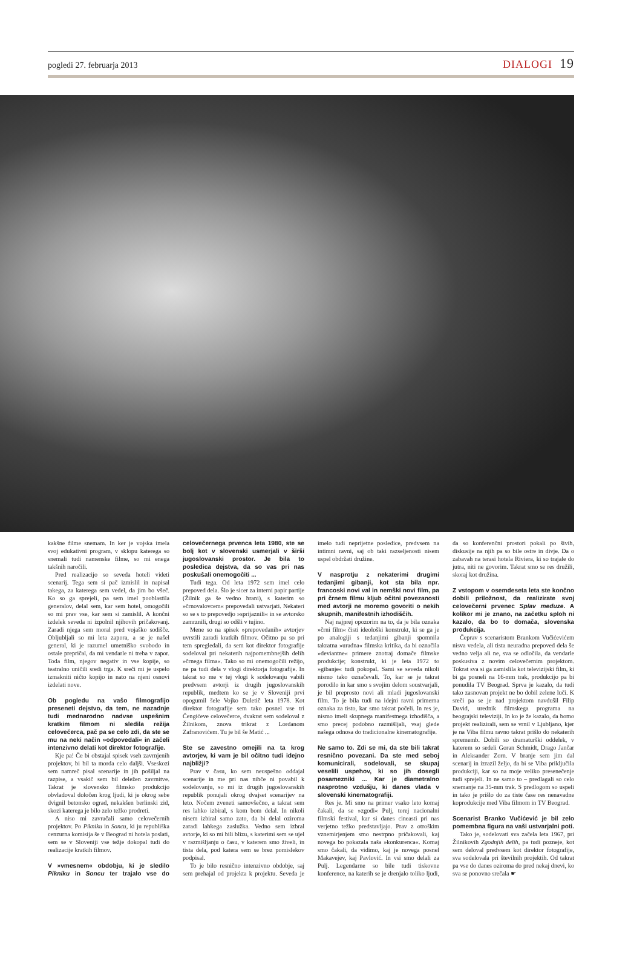pogledi 27. februarja 2013 DIALOGI 19
kakšne filme snemam. In ker je vojska imela svoj edukativni program, v sklopu katerega so snemali tudi namenske filme, so mi enega takšnih naročili.
Pred realizacijo so seveda hoteli videti scenarij. Tega sem si pač izmislil in napisal takega, za katerega sem vedel, da jim bo všeč. Ko so ga sprejeli, pa sem imel pooblastila generalov, delal sem, kar sem hotel, omogočili so mi prav vse, kar sem si zamislil. A končni izdelek seveda ni izpolnil njihovih pričakovanj. Zaradi njega sem moral pred vojaško sodišče. Obljubljali so mi leta zapora, a se je našel general, ki je razumel umetniško svobodo in ostale prepričal, da mi vendarle ni treba v zapor. Toda film, njegov negativ in vse kopije, so teatralno uničili sredi trga. K sreči mi je uspelo izmakniti ničto kopijo in nato na njeni osnovi izdelati nove.
Ob pogledu na vašo filmografijo preseneti dejstvo, da tem, ne nazadnje tudi mednarodno nadvse uspešnim kratkim filmom ni sledila režija celovečerca, pač pa se celo zdi, da ste se mu na neki način »odpovedali« in začeli intenzivno delati kot direktor fotografije.
Kje pa! Če bi obstajal spisek vseh zavrnjenih projektov, bi bil ta morda celo daljši. Vseskozi sem namreč pisal scenarije in jih pošiljal na razpise, a vsakič sem bil deležen zavrnitve. Takrat je slovensko filmsko produkcijo obvladoval določen krog ljudi, ki je okrog sebe dvignil betonsko ograd, nekakšen berlinski zid, skozi katerega je bilo zelo težko prodreti.
A niso mi zavračali samo celovečernih projektov. Po Pikniku in Soncu, ki ju republiška cenzurna komisija še v Beograd ni hotela poslati, sem se v Sloveniji vse težje dokopal tudi do realizacije kratkih filmov.
V »vmesnem« obdobju, ki je sledilo Pikniku in Soncu ter trajalo vse do celovečernega prvenca leta 1980, ste se bolj kot v slovenski usmerjali v širši jugoslovanski prostor. Je bila to posledica dejstva, da so vas pri nas poskušali onemogočiti ...
Tudi tega. Od leta 1972 sem imel celo prepoved dela. Šlo je sicer za interni papir partije (Žilnik ga še vedno hrani), s katerim so »črnovalovcem« prepovedali ustvarjati. Nekateri so se s to prepovedjo »sprijaznili« in se avtorsko zamrznili, drugi so odšli v tujino.
Mene so na spisek »prepovedanih« avtorjev uvrstili zaradi kratkih filmov. Očitno pa so pri tem spregledali, da sem kot direktor fotografije sodeloval pri nekaterih najpomembnejših delih »črnega filma«. Tako so mi onemogočili režijo, ne pa tudi dela v vlogi direktorja fotografije. In takrat so me v tej vlogi k sodelovanju vabili predvsem avtorji iz drugih jugoslovanskih republik, medtem ko se je v Sloveniji prvi opogumil šele Vojko Duletič leta 1978. Kot direktor fotografije sem tako posnel vse tri Čengićeve celovečerce, dvakrat sem sodeloval z Žilnikom, znova trikrat z Lordanom Zafranovićem. Tu je bil še Matić ...
Ste se zavestno omejili na ta krog avtorjev, ki vam je bil očitno tudi idejno najbližji?
Prav v času, ko sem neuspešno oddajal scenarije in me pri nas nihče ni povabil k sodelovanju, so mi iz drugih jugoslovanskih republik ponujali okrog dvajset scenarijev na leto. Nočem zveneti samovšečno, a takrat sem res lahko izbiral, s kom bom delal. In nikoli nisem izbiral samo zato, da bi delal oziroma zaradi lahkega zaslužka. Vedno sem izbral avtorje, ki so mi bili blizu, s katerimi sem se ujel v razmišljanju o času, v katerem smo živeli, in tista dela, pod katera sem se brez pomislekov podpisal.
To je bilo resnično intenzivno obdobje, saj sem prehajal od projekta k projektu. Seveda je imelo tudi neprijetne posledice, predvsem na intimni ravni, saj ob taki razseljenosti nisem uspel obdržati družine.
V nasprotju z nekaterimi drugimi tedanjimi gibanji, kot sta bila npr. francoski novi val in nemški novi film, pa pri črnem filmu kljub očitni povezanosti med avtorji ne moremo govoriti o nekih skupnih, manifestnih izhodiščih.
Naj najprej opozorim na to, da je bila oznaka »črni film« čisti ideološki konstrukt, ki se ga je po analogiji s tedanjimi gibanji spomnila takratna »uradna« filmska kritika, da bi označila »deviantne« primere znotraj domače filmske produkcije; konstrukt, ki je leta 1972 to »gibanje« tudi pokopal. Sami se seveda nikoli nismo tako označevali. To, kar se je takrat porodilo in kar smo s svojim delom soustvarjali, je bil preprosto novi ali mladi jugoslovanski film. To je bila tudi na idejni ravni primerna oznaka za tisto, kar smo takrat počeli. In res je, nismo imeli skupnega manifestnega izhodišča, a smo precej podobno razmišljali, vsaj glede našega odnosa do tradicionalne kinematografije.
Ne samo to. Zdi se mi, da ste bili takrat resnično povezani. Da ste med seboj komunicirali, sodelovali, se skupaj veselili uspehov, ki so jih dosegli posamezniki ... Kar je diametralno nasprotno vzdušju, ki danes vlada v slovenski kinematografiji.
Res je. Mi smo na primer vsako leto komaj čakali, da se »zgodi« Pulj, torej nacionalni filmski festival, kar si danes cineasti pri nas verjetno težko predstavljajo. Prav z otroškim vznemirjenjem smo nestrpno pričakovali, kaj novega bo pokazala naša »konkurenca«. Komaj smo čakali, da vidimo, kaj je novega posnel Makavejev, kaj Pavlović. In vsi smo delali za Pulj. Legendarne so bile tudi tiskovne konference, na katerih se je drenjalo toliko ljudi, da so konferenčni prostori pokali po šivih, diskusije na njih pa so bile ostre in divje. Da o zabavah na terasi hotela Riviera, ki so trajale do jutra, niti ne govorim. Takrat smo se res družili, skoraj kot družina.
Z vstopom v osemdeseta leta ste končno dobili priložnost, da realizirate svoj celovečerni prvenec Splav meduze. A kolikor mi je znano, na začetku sploh ni kazalo, da bo to domača, slovenska produkcija.
Čeprav s scenaristom Brankom Vučićevićem nisva vedela, ali tista neuradna prepoved dela še vedno velja ali ne, sva se odločila, da vendarle poskusiva z novim celovečernim projektom. Tokrat sva si ga zamislila kot televizijski film, ki bi ga posneli na 16-mm trak, produkcijo pa bi ponudila TV Beograd. Sprva je kazalo, da tudi tako zasnovan projekt ne bo dobil zelene luči. K sreči pa se je nad projektom navdušil Filip David, urednik filmskega programa na beograjski televiziji. In ko je že kazalo, da bomo projekt realizirali, sem se vrnil v Ljubljano, kjer je na Viba filmu ravno takrat prišlo do nekaterih sprememb. Dobili so dramaturški oddelek, v katerem so sedeli Goran Schmidt, Drago Jančar in Aleksander Zorn. V branje sem jim dal scenarij in izrazil željo, da bi se Viba priključila produkciji, kar so na moje veliko presenečenje tudi sprejeli. In ne samo to – predlagali so celo snemanje na 35-mm trak. S predlogom so uspeli in tako je prišlo do za tiste čase res nenavadne koprodukcije med Viba filmom in TV Beograd.
Scenarist Branko Vučićević je bil zelo pomembna figura na vaši ustvarjalni poti.
Tako je, sodelovati sva začela leta 1967, pri Žilnikovih Zgodnjih delih, pa tudi pozneje, kot sem deloval predvsem kot direktor fotografije, sva sodelovala pri številnih projektih. Od takrat pa vse do danes oziroma do pred nekaj dnevi, ko sva se ponovno srečala ☛